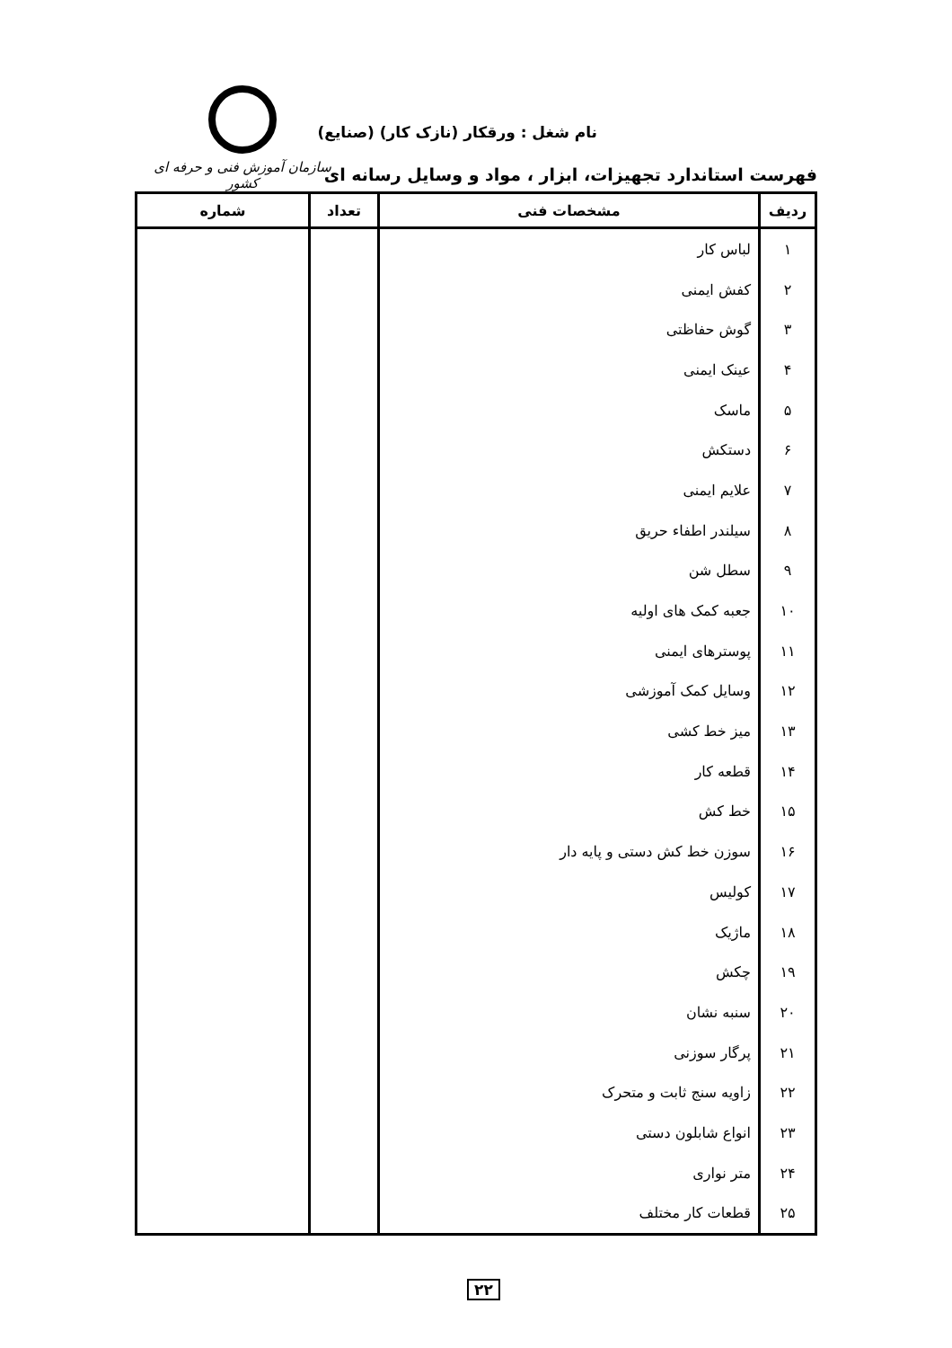سازمان آموزش فنی و حرفه ای کشور
نام شغل : ورقکار (نازک کار) (صنایع)
فهرست استاندارد تجهیزات، ابزار ، مواد و وسایل رسانه ای
| ردیف | مشخصات فنی | تعداد | شماره |
| --- | --- | --- | --- |
| ۱ | لباس کار | | |
| ۲ | کفش ایمنی | | |
| ۳ | گوش حفاظتی | | |
| ۴ | عینک ایمنی | | |
| ۵ | ماسک | | |
| ۶ | دستکش | | |
| ۷ | علایم ایمنی | | |
| ۸ | سیلندر اطفاء حریق | | |
| ۹ | سطل شن | | |
| ۱۰ | جعبه کمک های اولیه | | |
| ۱۱ | پوسترهای ایمنی | | |
| ۱۲ | وسایل کمک آموزشی | | |
| ۱۳ | میز خط کشی | | |
| ۱۴ | قطعه کار | | |
| ۱۵ | خط کش | | |
| ۱۶ | سوزن خط کش دستی و پایه دار | | |
| ۱۷ | کولیس | | |
| ۱۸ | ماژیک | | |
| ۱۹ | چکش | | |
| ۲۰ | سنبه نشان | | |
| ۲۱ | پرگار سوزنی | | |
| ۲۲ | زاویه سنج ثابت و متحرک | | |
| ۲۳ | انواع شابلون دستی | | |
| ۲۴ | متر نواری | | |
| ۲۵ | قطعات کار مختلف | | |
۲۲